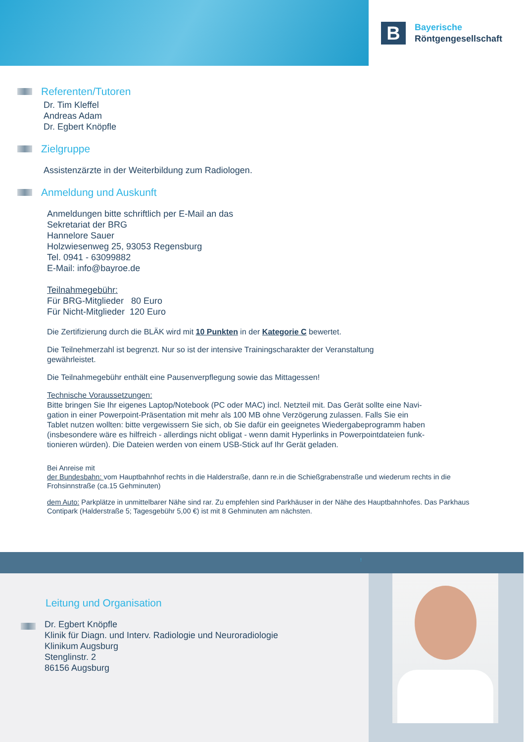B
Bayerische
Röntgengesellschaft
Referenten/Tutoren
Dr. Tim Kleffel
Andreas Adam
Dr. Egbert Knöpfle
Zielgruppe
Assistenzärzte in der Weiterbildung zum Radiologen.
Anmeldung und Auskunft
Anmeldungen bitte schriftlich per E-Mail an das
Sekretariat der BRG
Hannelore Sauer
Holzwiesenweg 25, 93053 Regensburg
Tel. 0941 - 63099882
E-Mail: info@bayroe.de
Teilnahmegebühr:
Für BRG-Mitglieder 80 Euro
Für Nicht-Mitglieder 120 Euro
Die Zertifizierung durch die BLÄK wird mit 10 Punkten in der Kategorie C bewertet.
Die Teilnehmerzahl ist begrenzt. Nur so ist der intensive Trainingscharakter der Veranstaltung
gewährleistet.
Die Teilnahmegebühr enthält eine Pausenverpflegung sowie das Mittagessen!
Technische Voraussetzungen:
Bitte bringen Sie Ihr eigenes Laptop/Notebook (PC oder MAC) incl. Netzteil mit. Das Gerät sollte eine Navi-
gation in einer Powerpoint-Präsentation mit mehr als 100 MB ohne Verzögerung zulassen. Falls Sie ein
Tablet nutzen wollten: bitte vergewissern Sie sich, ob Sie dafür ein geeignetes Wiedergabeprogramm haben
(insbesondere wäre es hilfreich - allerdings nicht obligat - wenn damit Hyperlinks in Powerpointdateien funk-
tionieren würden). Die Dateien werden von einem USB-Stick auf Ihr Gerät geladen.
Bei Anreise mit
der Bundesbahn: vom Hauptbahnhof rechts in die Halderstraße, dann re.in die Schießgrabenstraße und wiederum rechts in die
Frohsinnstraße (ca.15 Gehminuten)
dem Auto: Parkplätze in unmittelbarer Nähe sind rar. Zu empfehlen sind Parkhäuser in der Nähe des Hauptbahnhofes. Das Parkhaus
Contipark (Halderstraße 5; Tagesgebühr 5,00 €) ist mit 8 Gehminuten am nächsten.
!
Leitung und Organisation
Dr. Egbert Knöpfle
Klinik für Diagn. und Interv. Radiologie und Neuroradiologie
Klinikum Augsburg
Stenglinstr. 2
86156 Augsburg